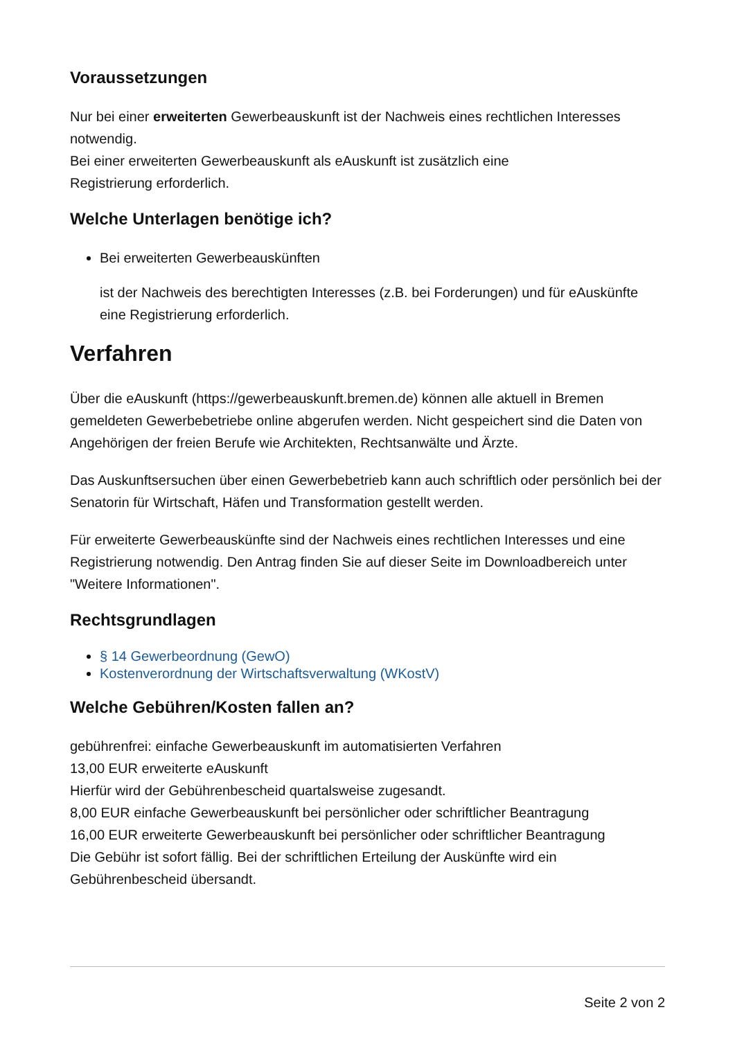Voraussetzungen
Nur bei einer erweiterten Gewerbeauskunft ist der Nachweis eines rechtlichen Interesses notwendig.
Bei einer erweiterten Gewerbeauskunft als eAuskunft ist zusätzlich eine
Registrierung erforderlich.
Welche Unterlagen benötige ich?
Bei erweiterten Gewerbeauskünften
ist der Nachweis des berechtigten Interesses (z.B. bei Forderungen) und für eAuskünfte eine Registrierung erforderlich.
Verfahren
Über die eAuskunft (https://gewerbeauskunft.bremen.de) können alle aktuell in Bremen gemeldeten Gewerbebetriebe online abgerufen werden. Nicht gespeichert sind die Daten von Angehörigen der freien Berufe wie Architekten, Rechtsanwälte und Ärzte.
Das Auskunftsersuchen über einen Gewerbebetrieb kann auch schriftlich oder persönlich bei der Senatorin für Wirtschaft, Häfen und Transformation gestellt werden.
Für erweiterte Gewerbeauskünfte sind der Nachweis eines rechtlichen Interesses und eine Registrierung notwendig. Den Antrag finden Sie auf dieser Seite im Downloadbereich unter "Weitere Informationen".
Rechtsgrundlagen
§ 14 Gewerbeordnung (GewO)
Kostenverordnung der Wirtschaftsverwaltung (WKostV)
Welche Gebühren/Kosten fallen an?
gebührenfrei: einfache Gewerbeauskunft im automatisierten Verfahren
13,00 EUR erweiterte eAuskunft
Hierfür wird der Gebührenbescheid quartalsweise zugesandt.
8,00 EUR einfache Gewerbeauskunft bei persönlicher oder schriftlicher Beantragung
16,00 EUR erweiterte Gewerbeauskunft bei persönlicher oder schriftlicher Beantragung
Die Gebühr ist sofort fällig. Bei der schriftlichen Erteilung der Auskünfte wird ein
Gebührenbescheid übersandt.
Seite 2 von 2